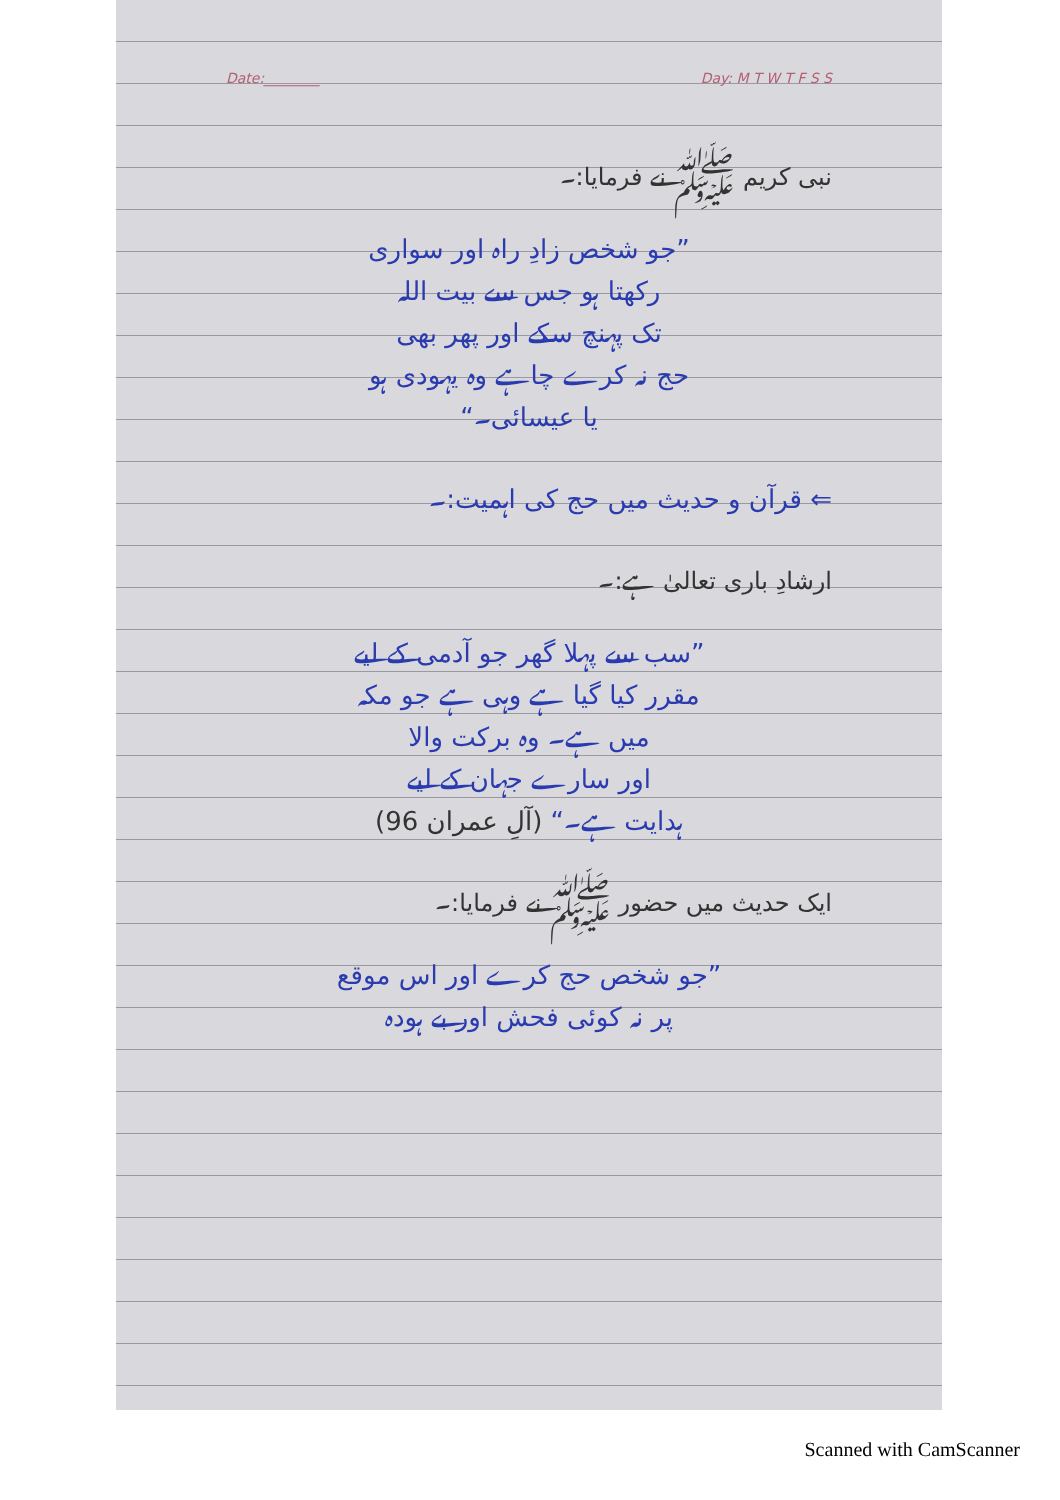Date:________ Day: M T W T F S S
نبی کریم ﷺ نے فرمایا:۔
”جو شخص زادِ راہ اور سواری
رکھتا ہو جس سے بیت اللہ
تک پہنچ سکے اور پھر بھی
حج نہ کرے چاہے وہ یہودی ہو
یا عیسائی۔“
⇐ قرآن و حدیث میں حج کی اہمیت:۔
ارشادِ باری تعالیٰ ہے:۔
”سب سے پہلا گھر جو آدمی کے لیے
مقرر کیا گیا ہے وہی ہے جو مکہ
میں ہے۔ وہ برکت والا
اور سارے جہان کے لیے
ہدایت ہے۔“ (آلِ عمران 96)
ایک حدیث میں حضور ﷺ نے فرمایا:۔
”جو شخص حج کرے اور اس موقع
پر نہ کوئی فحش اور بے ہودہ
Scanned with CamScanner